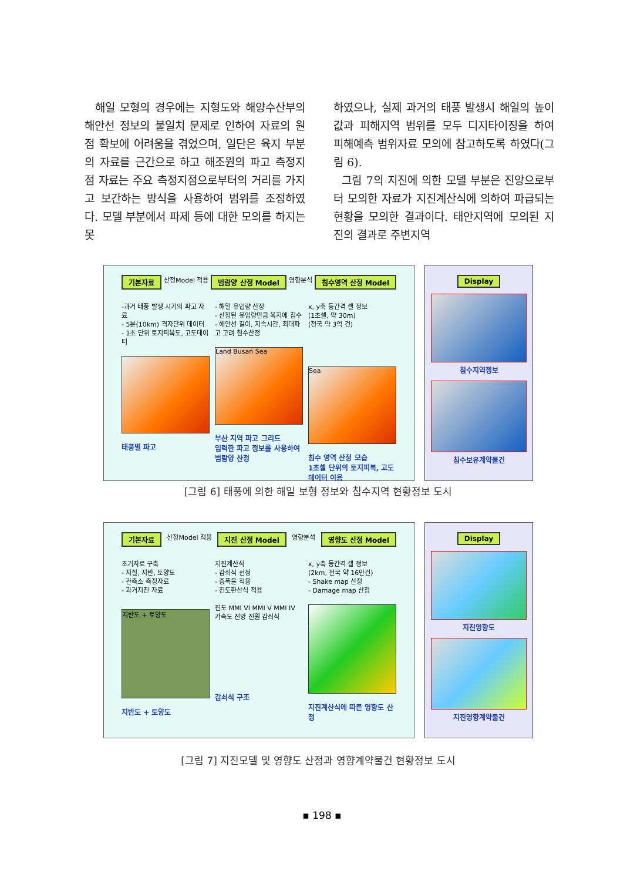해일 모형의 경우에는 지형도와 해양수산부의 해안선 정보의 불일치 문제로 인하여 자료의 원점 확보에 어려움을 겪었으며, 일단은 육지 부분의 자료를 근간으로 하고 해조원의 파고 측정지점 자료는 주요 측정지점으로부터의 거리를 가지고 보간하는 방식을 사용하여 범위를 조정하였다. 모델 부분에서 파제 등에 대한 모의를 하지는 못
하였으나, 실제 과거의 태풍 발생시 해일의 높이값과 피해지역 범위를 모두 디지타이징을 하여 피해예측 범위자료 모의에 참고하도록 하였다(그림 6).
그림 7의 지진에 의한 모델 부분은 진앙으로부터 모의한 자료가 지진계산식에 의하여 파급되는 현황을 모의한 결과이다. 태안지역에 모의된 지진의 결과로 주변지역
기본자료 산정Model 적용 범람양 산정 Model 영향분석 침수영역 산정 Model
-과거 태풍 발생 시기의 파고 자료
- 5분(10km) 격자단위 데이터
- 1초 단위 토지피복도, 고도데이터
태풍별 파고
- 해일 유입량 산정
- 산정된 유입량만큼 육지에 침수
- 해안선 길이, 지속시간, 최대파고 고려 침수산정
Land Busan Sea
부산 지역 파고 그리드
입력한 파고 정보를 사용하여 범람양 산정
x, y축 등간격 셀 정보
(1초셀, 약 30m)
(전국 약 3억 건)
Sea
침수 영역 산정 모습
1초셀 단위의 토지피복, 고도 데이터 이용
Display
침수지역정보
침수보유계약물건
[그림 6] 태풍에 의한 해일 보형 정보와 침수지역 현황정보 도시
기본자료 산정Model 적용 지진 산정 Model 영향분석 영향도 산정 Model
초기자료 구축
- 지질, 지반, 토양도
- 관측소 측정자료
- 과거지진 자료
지반도 + 토양도
지반도 + 토양도
지진계산식
- 감쇠식 선정
- 증폭율 적용
- 진도환산식 적용
진도 MMI VI MMI V MMI IV 가속도 진앙 진원 감쇠식
감쇠식 구조
x, y축 등간격 셀 정보
(2km, 전국 약 16만건)
- Shake map 산정
- Damage map 산정
지진계산식에 따른 영향도 산정
Display
지진영향도
지진영향계약물건
[그림 7] 지진모델 및 영향도 산정과 영향계약물건 현황정보 도시
▪ 198 ▪